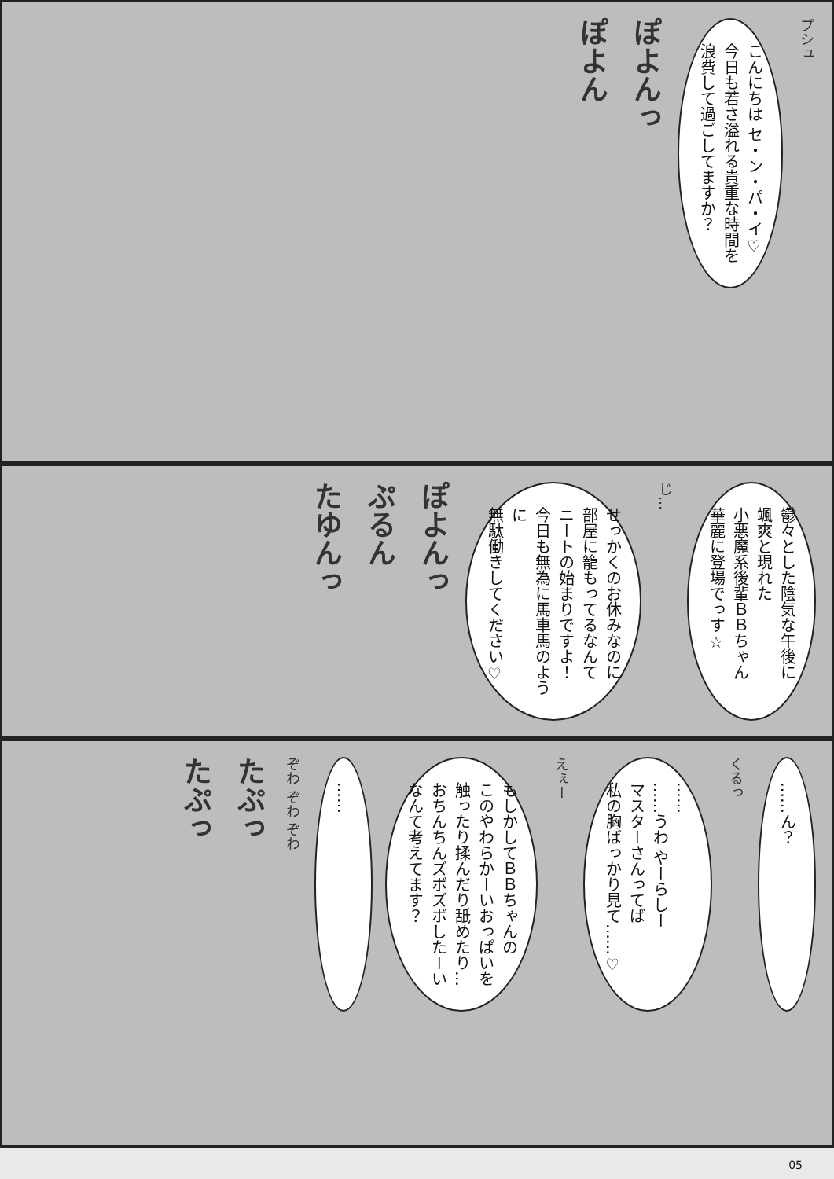プシュ
こんにちは セ・ン・パ・イ♡
今日も若さ溢れる貴重な時間を
浪費して過ごしてますか？
ぽよんっ
ぽよん
鬱々とした陰気な午後に
颯爽と現れた
小悪魔系後輩ＢＢちゃん
華麗に登場でっす☆
じ…
せっかくのお休みなのに
部屋に籠もってるなんて
ニートの始まりですよ！
今日も無為に馬車馬のように
無駄働きしてください♡
ぽよんっ
ぷるん
たゆんっ
……ん？
くるっ
……
……うわ やーらしー
マスターさんってば
私の胸ばっかり見て……♡
えぇー
もしかしてＢＢちゃんの
このやわらかーいおっぱいを
触ったり揉んだり舐めたり…
おちんちんズボズボしたーい
なんて考えてます？
……
ぞわ ぞわ ぞわ
たぷっ
たぷっ
05